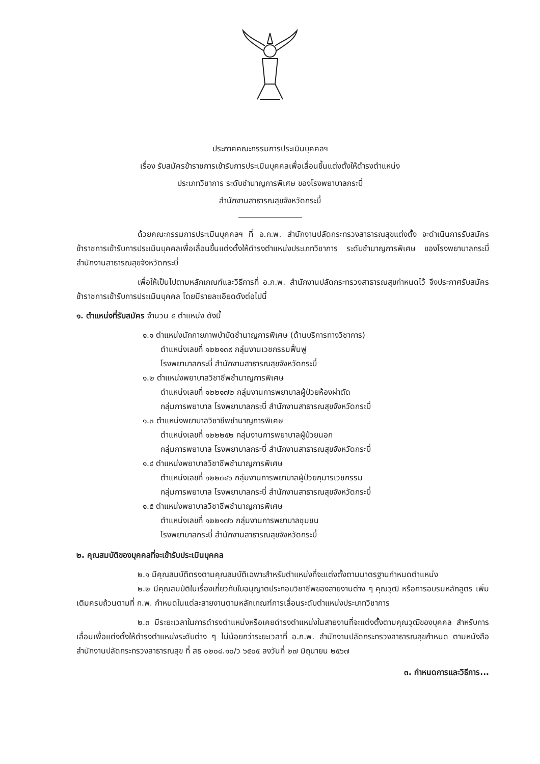ประกาศคณะกรรมการประเมินบุคคลฯ
เรื่อง รับสมัครข้าราชการเข้ารับการประเมินบุคคลเพื่อเลื่อนขึ้นแต่งตั้งให้ดำรงตำแหน่ง
ประเภทวิชาการ ระดับชำนาญการพิเศษ ของโรงพยาบาลกระบี่
สำนักงานสาธารณสุขจังหวัดกระบี่
ด้วยคณะกรรมการประเมินบุคคลฯ ที่ อ.ก.พ. สำนักงานปลัดกระทรวงสาธารณสุขแต่งตั้ง จะดำเนินการรับสมัครข้าราชการเข้ารับการประเมินบุคคลเพื่อเลื่อนขึ้นแต่งตั้งให้ดำรงตำแหน่งประเภทวิชาการ ระดับชำนาญการพิเศษ ของโรงพยาบาลกระบี่ สำนักงานสาธารณสุขจังหวัดกระบี่
เพื่อให้เป็นไปตามหลักเกณฑ์และวิธีการที่ อ.ก.พ. สำนักงานปลัดกระทรวงสาธารณสุขกำหนดไว้ จึงประกาศรับสมัครข้าราชการเข้ารับการประเมินบุคคล โดยมีรายละเอียดดังต่อไปนี้
๑. ตำแหน่งที่รับสมัคร จำนวน ๕ ตำแหน่ง ดังนี้
๑.๑ ตำแหน่งนักกายภาพบำบัดชำนาญการพิเศษ (ด้านบริการทางวิชาการ)
ตำแหน่งเลขที่ ๑๒๒๑๓๙ กลุ่มงานเวชกรรมฟื้นฟู
โรงพยาบาลกระบี่ สำนักงานสาธารณสุขจังหวัดกระบี่
๑.๒ ตำแหน่งพยาบาลวิชาชีพชำนาญการพิเศษ
ตำแหน่งเลขที่ ๑๒๒๑๗๒ กลุ่มงานการพยาบาลผู้ป่วยห้องผ่าตัด
กลุ่มการพยาบาล โรงพยาบาลกระบี่ สำนักงานสาธารณสุขจังหวัดกระบี่
๑.๓ ตำแหน่งพยาบาลวิชาชีพชำนาญการพิเศษ
ตำแหน่งเลขที่ ๑๒๒๒๕๒ กลุ่มงานการพยาบาลผู้ป่วยนอก
กลุ่มการพยาบาล โรงพยาบาลกระบี่ สำนักงานสาธารณสุขจังหวัดกระบี่
๑.๔ ตำแหน่งพยาบาลวิชาชีพชำนาญการพิเศษ
ตำแหน่งเลขที่ ๑๒๒๓๔๖ กลุ่มงานการพยาบาลผู้ป่วยกุมารเวชกรรม
กลุ่มการพยาบาล โรงพยาบาลกระบี่ สำนักงานสาธารณสุขจังหวัดกระบี่
๑.๕ ตำแหน่งพยาบาลวิชาชีพชำนาญการพิเศษ
ตำแหน่งเลขที่ ๑๒๒๑๗๖ กลุ่มงานการพยาบาลชุมชน
โรงพยาบาลกระบี่ สำนักงานสาธารณสุขจังหวัดกระบี่
๒. คุณสมบัติของบุคคลที่จะเข้ารับประเมินบุคคล
๒.๑ มีคุณสมบัติตรงตามคุณสมบัติเฉพาะสำหรับตำแหน่งที่จะแต่งตั้งตามมาตรฐานกำหนดตำแหน่ง
๒.๒ มีคุณสมบัติในเรื่องเกี่ยวกับใบอนุญาตประกอบวิชาชีพของสายงานต่าง ๆ คุณวุฒิ หรือการอบรมหลักสูตร เพิ่มเติมครบถ้วนตามที่ ก.พ. กำหนดในแต่ละสายงานตามหลักเกณฑ์การเลื่อนระดับตำแหน่งประเภทวิชาการ
๒.๓ มีระยะเวลาในการดำรงตำแหน่งหรือเคยดำรงตำแหน่งในสายงานที่จะแต่งตั้งตามคุณวุฒิของบุคคล สำหรับการเลื่อนเพื่อแต่งตั้งให้ดำรงตำแหน่งระดับต่าง ๆ ไม่น้อยกว่าระยะเวลาที่ อ.ก.พ. สำนักงานปลัดกระทรวงสาธารณสุขกำหนด ตามหนังสือสำนักงานปลัดกระทรวงสาธารณสุข ที่ สธ ๐๒๐๘.๑๐/ว ๖๕๐๕ ลงวันที่ ๒๗ มิถุนายน ๒๕๖๗
๓. กำหนดการและวิธีการ...